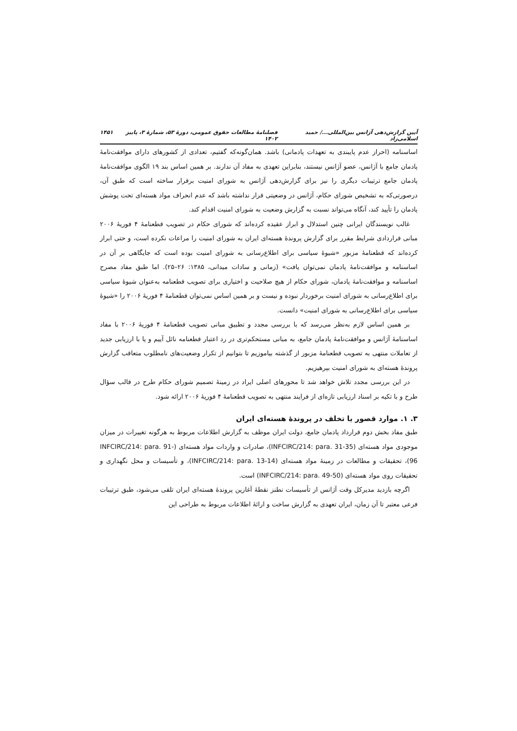آیین گزارش‌دهی آژانس بین‌المللی.../ حمید اسلامی‌زاد فصلنامهٔ مطالعات حقوق عمومی، دورهٔ ۵۳، شمارهٔ ۳، پاییز ۱۴۰۲ ۱۴۵۱
اساسنامه (احراز عدم پایبندی به تعهدات پادمانی) باشد. همان‌گونه‌که گفتیم، تعدادی از کشورهای دارای موافقت‌نامهٔ پادمان جامع با آژانس، عضو آژانس نیستند، بنابراین تعهدی به مفاد آن ندارند. بر همین اساس بند ۱۹ الگوی موافقت‌نامهٔ پادمان جامع ترتیبات دیگری را نیز برای گزارش‌دهی آژانس به شورای امنیت برقرار ساخته است که طبق آن، درصورتی‌که به تشخیص شورای حکام، آژانس در وضعیتی قرار نداشته باشد که عدم انحراف مواد هسته‌ای تحت پوشش پادمان را تأیید کند، آنگاه می‌تواند نسبت به گزارش وضعیت به شورای امنیت اقدام کند.
غالب نویسندگان ایرانی چنین استدلال و ابراز عقیده کرده‌اند که شورای حکام در تصویب قطعنامهٔ ۴ فوریهٔ ۲۰۰۶ مبانی قراردادی شرایط مقرر برای گزارش پروندهٔ هسته‌ای ایران به شورای امنیت را مراعات نکرده است، و حتی ابراز کرده‌اند که قطعنامهٔ مزبور «شیوهٔ سیاسی برای اطلاع‌رسانی به شورای امنیت بوده است که جایگاهی بر آن در اساسنامه و موافقت‌نامهٔ پادمان نمی‌توان یافت» (زمانی و سادات میدانی، ۱۳۸۵: ۲۶–۲۵). اما طبق مفاد مصرح اساسنامه و موافقت‌نامهٔ پادمان، شورای حکام از هیچ صلاحیت و اختیاری برای تصویب قطعنامه به‌عنوان شیوهٔ سیاسی برای اطلاع‌رسانی به شورای امنیت برخوردار نبوده و نیست و بر همین اساس نمی‌توان قطعنامهٔ ۴ فوریهٔ ۲۰۰۶ را «شیوهٔ سیاسی برای اطلاع‌رسانی به شورای امنیت» دانست.
بر همین اساس لازم به‌نظر می‌رسد که با بررسی مجدد و تطبیق مبانی تصویب قطعنامهٔ ۴ فوریهٔ ۲۰۰۶ با مفاد اساسنامهٔ آژانس و موافقت‌نامهٔ پادمان جامع، به مبانی مستحکم‌تری در رد اعتبار قطعنامه نائل آییم و یا با ارزیابی جدید از تعاملات منتهی به تصویب قطعنامهٔ مزبور از گذشته بیاموزیم تا بتوانیم از تکرار وضعیت‌های نامطلوب متعاقب گزارش پروندهٔ هسته‌ای به شورای امنیت بپرهیزیم.
در این بررسی مجدد تلاش خواهد شد تا محورهای اصلی ایراد در زمینهٔ تصمیم شورای حکام طرح در قالب سؤال طرح و با تکیه بر اسناد ارزیابی تازه‌ای از فرایند منتهی به تصویب قطعنامهٔ ۴ فوریهٔ ۲۰۰۶ ارائه شود.
۳. ۱. موارد قصور یا تخلف در پروندهٔ هسته‌ای ایران
طبق مفاد بخش دوم قرارداد پادمان جامع، دولت ایران موظف به گزارش اطلاعات مربوط به هرگونه تغییرات در میزان موجودی مواد هسته‌ای (INFCIRC/214: para. 31-35)، صادرات و واردات مواد هسته‌ای (INFCIRC/214: para. 91-96)، تحقیقات و مطالعات در زمینهٔ مواد هسته‌ای (INFCIRC/214: para. 13-14)، و تأسیسات و محل نگهداری و تحقیقات روی مواد هسته‌ای (INFCIRC/214: para. 49-50) است.
اگرچه بازدید مدیرکل وقت آژانس از تأسیسات نطنز نقطهٔ آغازین پروندهٔ هسته‌ای ایران تلقی می‌شود، طبق ترتیبات فرعی معتبر تا آن زمان، ایران تعهدی به گزارش ساخت و ارائهٔ اطلاعات مربوط به طراحی این